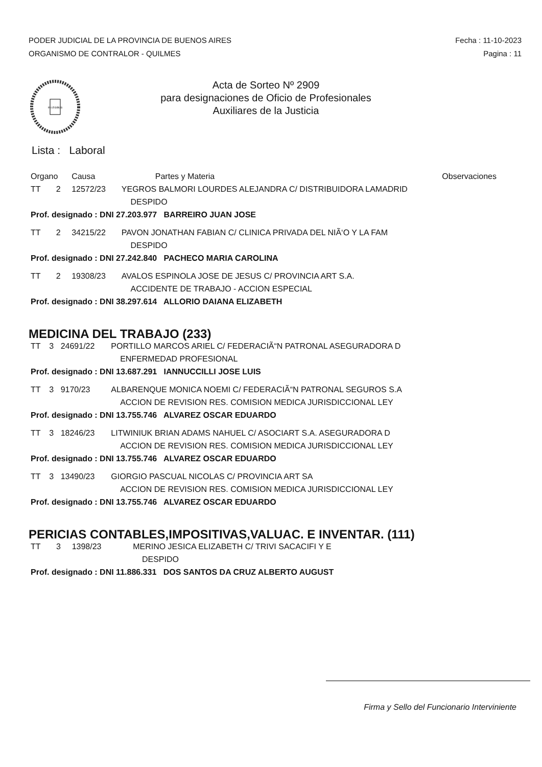PODER JUDICIAL DE LA PROVINCIA DE BUENOS AIRES
ORGANISMO DE CONTRALOR - QUILMES
Fecha : 11-10-2023
Pagina : 11
IN LEGIBUS
Acta de Sorteo Nº 2909
para designaciones de Oficio de Profesionales
Auxiliares de la Justicia
Lista : Laboral
| Organo | | Causa | Partes y Materia | Observaciones |
| --- | --- | --- | --- | --- |
| TT | 2 | 12572/23 | YEGROS BALMORI LOURDES ALEJANDRA C/ DISTRIBUIDORA LAMADRID DESPIDO | |
| Prof. designado : DNI 27.203.977 BARREIRO JUAN JOSE | | | | |
| TT | 2 | 34215/22 | PAVON JONATHAN FABIAN C/ CLINICA PRIVADA DEL NIÃ‘O Y LA FAM DESPIDO | |
| Prof. designado : DNI 27.242.840 PACHECO MARIA CAROLINA | | | | |
| TT | 2 | 19308/23 | AVALOS ESPINOLA JOSE DE JESUS C/ PROVINCIA ART S.A. ACCIDENTE DE TRABAJO - ACCION ESPECIAL | |
| Prof. designado : DNI 38.297.614 ALLORIO DAIANA ELIZABETH | | | | |
MEDICINA DEL TRABAJO (233)
| TT | 3 | 24691/22 | PORTILLO MARCOS ARIEL C/ FEDERACIÃ“N PATRONAL ASEGURADORA D ENFERMEDAD PROFESIONAL |
| Prof. designado : DNI 13.687.291 IANNUCCILLI JOSE LUIS | | | |
| TT | 3 | 9170/23 | ALBARENQUE MONICA NOEMI C/ FEDERACIÃ“N PATRONAL SEGUROS S.A ACCION DE REVISION RES. COMISION MEDICA JURISDICCIONAL LEY |
| Prof. designado : DNI 13.755.746 ALVAREZ OSCAR EDUARDO | | | |
| TT | 3 | 18246/23 | LITWINIUK BRIAN ADAMS NAHUEL C/ ASOCIART S.A. ASEGURADORA D ACCION DE REVISION RES. COMISION MEDICA JURISDICCIONAL LEY |
| Prof. designado : DNI 13.755.746 ALVAREZ OSCAR EDUARDO | | | |
| TT | 3 | 13490/23 | GIORGIO PASCUAL NICOLAS C/ PROVINCIA ART SA ACCION DE REVISION RES. COMISION MEDICA JURISDICCIONAL LEY |
| Prof. designado : DNI 13.755.746 ALVAREZ OSCAR EDUARDO | | | |
PERICIAS CONTABLES,IMPOSITIVAS,VALUAC. E INVENTAR. (111)
| TT | 3 | 1398/23 | MERINO JESICA ELIZABETH C/ TRIVI SACACIFI Y E DESPIDO |
| Prof. designado : DNI 11.886.331 DOS SANTOS DA CRUZ ALBERTO AUGUST | | | |
Firma y Sello del Funcionario Interviniente